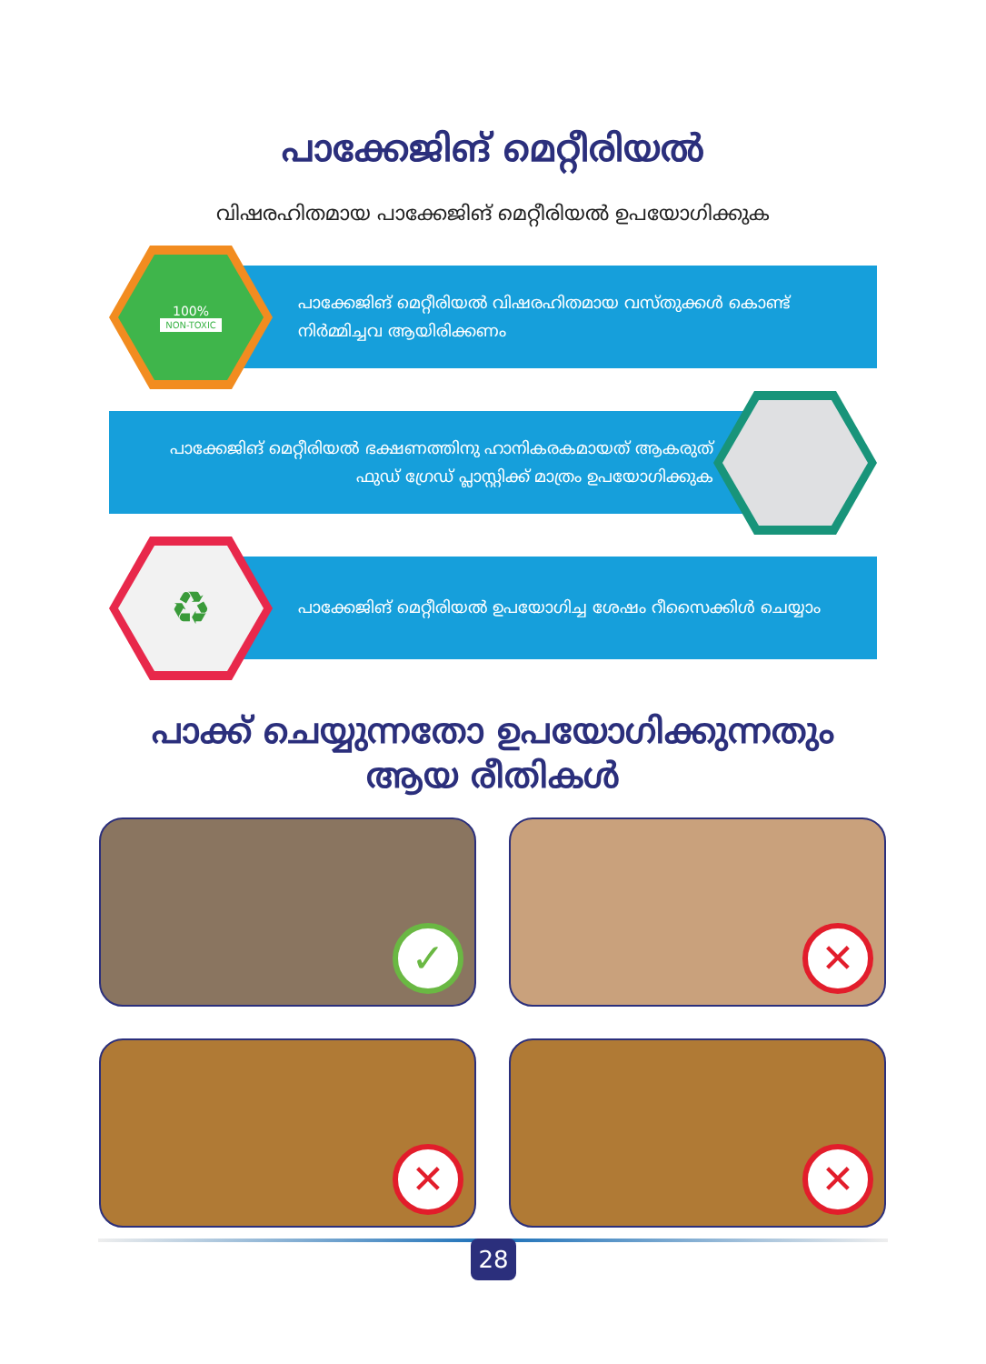പാക്കേജിങ് മെറ്റീരിയൽ
വിഷരഹിതമായ പാക്കേജിങ് മെറ്റീരിയൽ ഉപയോഗിക്കുക
പാക്കേജിങ് മെറ്റീരിയൽ വിഷരഹിതമായ വസ്തുക്കൾ കൊണ്ട് നിർമ്മിച്ചവ ആയിരിക്കണം
100%
NON-TOXIC
പാക്കേജിങ് മെറ്റീരിയൽ ഭക്ഷണത്തിനു ഹാനികരകമായത് ആകരുത് ഫുഡ് ഗ്രേഡ് പ്ലാസ്റ്റിക്ക് മാത്രം ഉപയോഗിക്കുക
പാക്കേജിങ് മെറ്റീരിയൽ ഉപയോഗിച്ച ശേഷം റീസൈക്കിൾ ചെയ്യാം
♻
പാക്ക് ചെയ്യുന്നതോ ഉപയോഗിക്കുന്നതും
ആയ രീതികൾ
✓
✕
✕
✕
28